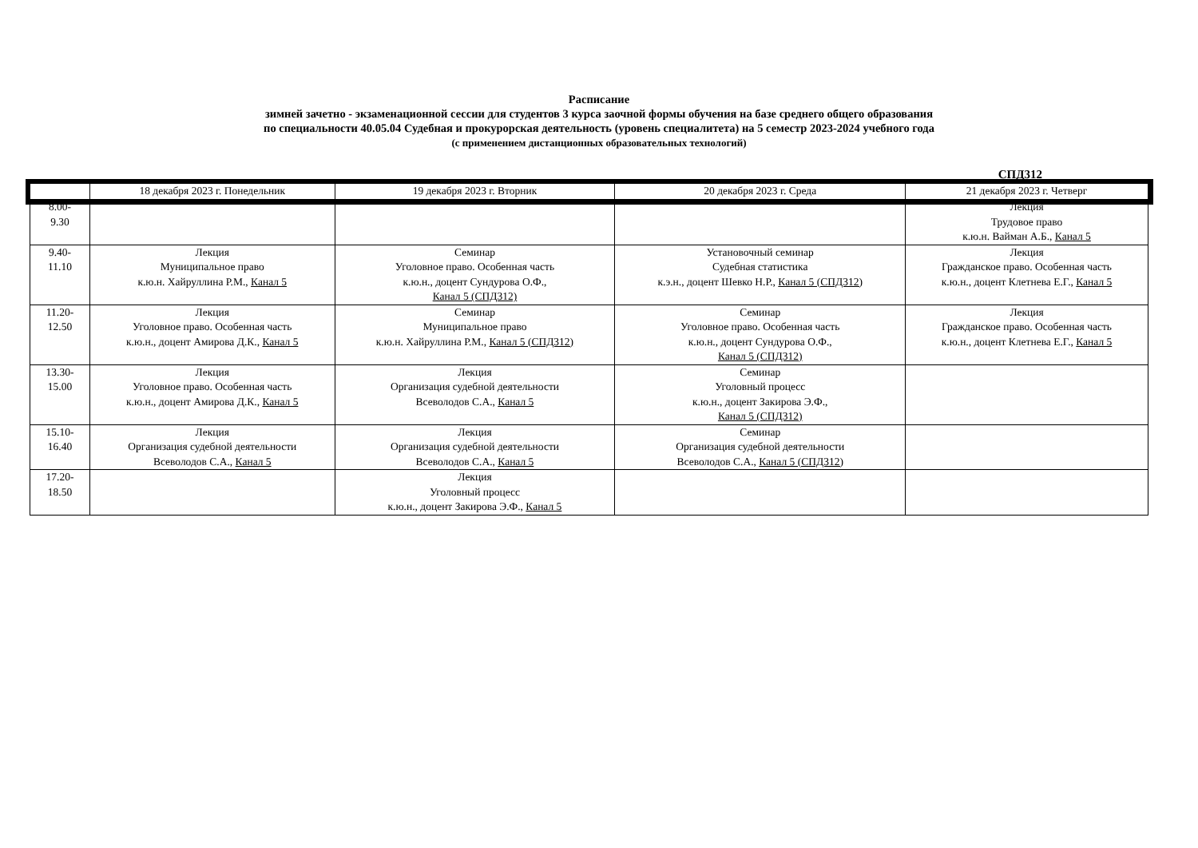Расписание
зимней зачетно - экзаменационной сессии для студентов 3 курса заочной формы обучения на базе среднего общего образования
по специальности 40.05.04 Судебная и прокурорская деятельность (уровень специалитета) на 5 семестр 2023-2024 учебного года
(с применением дистанционных образовательных технологий)
СПД312
| | 18 декабря 2023 г. Понедельник | 19 декабря 2023 г. Вторник | 20 декабря 2023 г. Среда | 21 декабря 2023 г. Четверг |
| --- | --- | --- | --- | --- |
| 8.00- 9.30 | | | | Лекция Трудовое право к.ю.н. Вайман А.Б., Канал 5 |
| 9.40- 11.10 | Лекция Муниципальное право к.ю.н. Хайруллина Р.М., Канал 5 | Семинар Уголовное право. Особенная часть к.ю.н., доцент Сундурова О.Ф., Канал 5 (СПД312) | Установочный семинар Судебная статистика к.э.н., доцент Шевко Н.Р., Канал 5 (СПД312) | Лекция Гражданское право. Особенная часть к.ю.н., доцент Клетнева Е.Г., Канал 5 |
| 11.20- 12.50 | Лекция Уголовное право. Особенная часть к.ю.н., доцент Амирова Д.К., Канал 5 | Семинар Муниципальное право к.ю.н. Хайруллина Р.М., Канал 5 (СПД312) | Семинар Уголовное право. Особенная часть к.ю.н., доцент Сундурова О.Ф., Канал 5 (СПД312) | Лекция Гражданское право. Особенная часть к.ю.н., доцент Клетнева Е.Г., Канал 5 |
| 13.30- 15.00 | Лекция Уголовное право. Особенная часть к.ю.н., доцент Амирова Д.К., Канал 5 | Лекция Организация судебной деятельности Всеволодов С.А., Канал 5 | Семинар Уголовный процесс к.ю.н., доцент Закирова Э.Ф., Канал 5 (СПД312) | |
| 15.10- 16.40 | Лекция Организация судебной деятельности Всеволодов С.А., Канал 5 | Лекция Организация судебной деятельности Всеволодов С.А., Канал 5 | Семинар Организация судебной деятельности Всеволодов С.А., Канал 5 (СПД312) | |
| 17.20- 18.50 | | Лекция Уголовный процесс к.ю.н., доцент Закирова Э.Ф., Канал 5 | | |